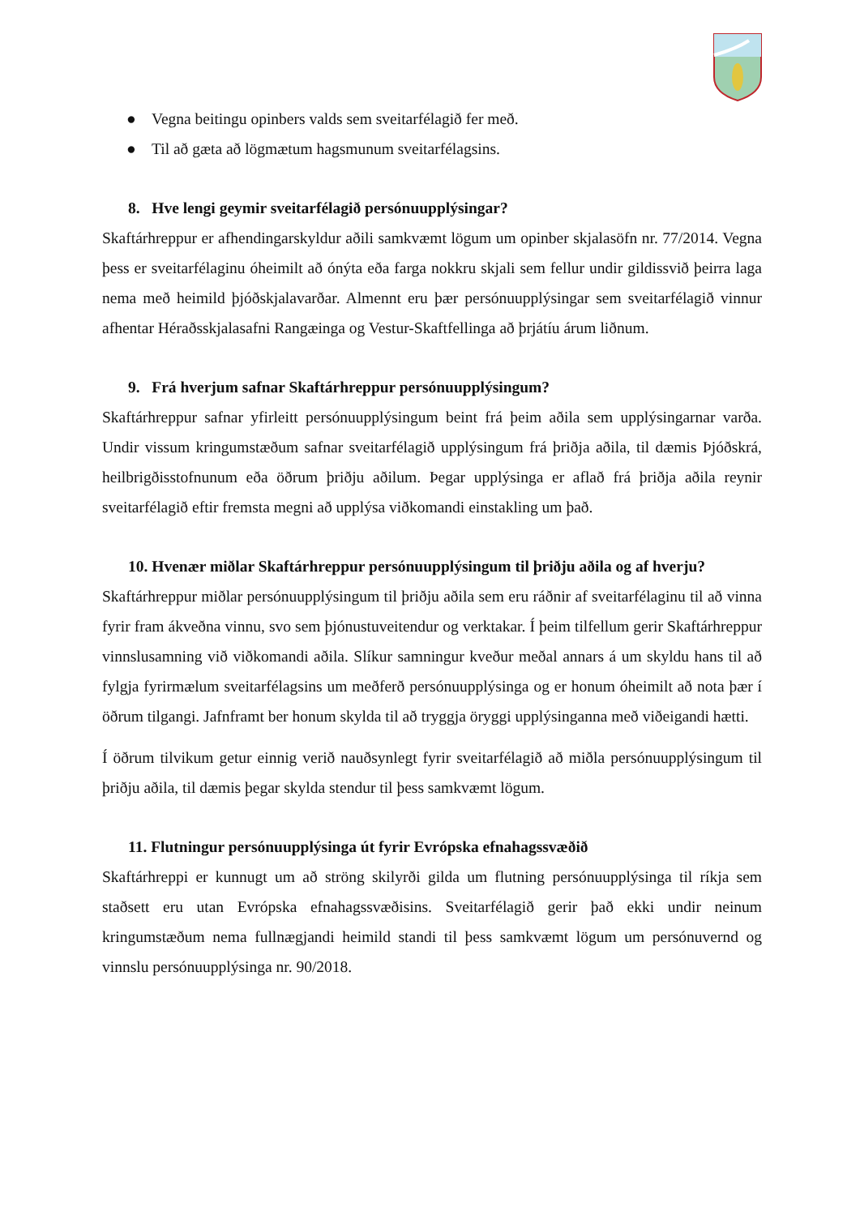● Vegna beitingu opinbers valds sem sveitarfélagið fer með.
● Til að gæta að lögmætum hagsmunum sveitarfélagsins.
8. Hve lengi geymir sveitarfélagið persónuupplýsingar?
Skaftárhreppur er afhendingarskyldur aðili samkvæmt lögum um opinber skjalasöfn nr. 77/2014. Vegna þess er sveitarfélaginu óheimilt að ónýta eða farga nokkru skjali sem fellur undir gildissvið þeirra laga nema með heimild þjóðskjalavarðar. Almennt eru þær persónuupplýsingar sem sveitarfélagið vinnur afhentar Héraðsskjalasafni Rangæinga og Vestur-Skaftfellinga að þrjátíu árum liðnum.
9. Frá hverjum safnar Skaftárhreppur persónuupplýsingum?
Skaftárhreppur safnar yfirleitt persónuupplýsingum beint frá þeim aðila sem upplýsingarnar varða. Undir vissum kringumstæðum safnar sveitarfélagið upplýsingum frá þriðja aðila, til dæmis Þjóðskrá, heilbrigðisstofnunum eða öðrum þriðju aðilum. Þegar upplýsinga er aflað frá þriðja aðila reynir sveitarfélagið eftir fremsta megni að upplýsa viðkomandi einstakling um það.
10. Hvenær miðlar Skaftárhreppur persónuupplýsingum til þriðju aðila og af hverju?
Skaftárhreppur miðlar persónuupplýsingum til þriðju aðila sem eru ráðnir af sveitarfélaginu til að vinna fyrir fram ákveðna vinnu, svo sem þjónustuveitendur og verktakar. Í þeim tilfellum gerir Skaftárhreppur vinnslusamning við viðkomandi aðila. Slíkur samningur kveður meðal annars á um skyldu hans til að fylgja fyrirmælum sveitarfélagsins um meðferð persónuupplýsinga og er honum óheimilt að nota þær í öðrum tilgangi. Jafnframt ber honum skylda til að tryggja öryggi upplýsinganna með viðeigandi hætti.
Í öðrum tilvikum getur einnig verið nauðsynlegt fyrir sveitarfélagið að miðla persónuupplýsingum til þriðju aðila, til dæmis þegar skylda stendur til þess samkvæmt lögum.
11. Flutningur persónuupplýsinga út fyrir Evrópska efnahagssvæðið
Skaftárhreppi er kunnugt um að ströng skilyrði gilda um flutning persónuupplýsinga til ríkja sem staðsett eru utan Evrópska efnahagssvæðisins. Sveitarfélagið gerir það ekki undir neinum kringumstæðum nema fullnægjandi heimild standi til þess samkvæmt lögum um persónuvernd og vinnslu persónuupplýsinga nr. 90/2018.